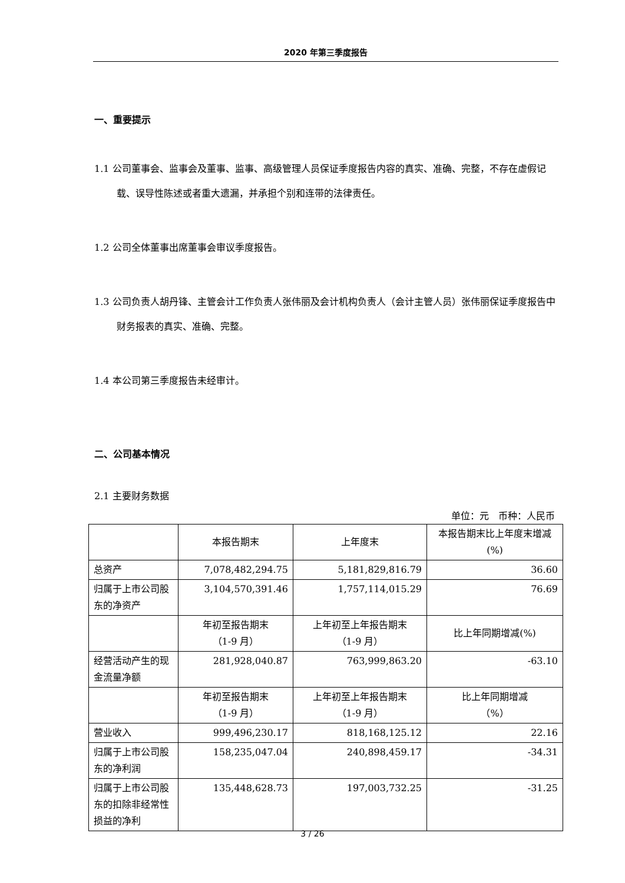2020 年第三季度报告
一、重要提示
1.1 公司董事会、监事会及董事、监事、高级管理人员保证季度报告内容的真实、准确、完整，不存在虚假记载、误导性陈述或者重大遗漏，并承担个别和连带的法律责任。
1.2 公司全体董事出席董事会审议季度报告。
1.3 公司负责人胡丹锋、主管会计工作负责人张伟丽及会计机构负责人（会计主管人员）张伟丽保证季度报告中财务报表的真实、准确、完整。
1.4 本公司第三季度报告未经审计。
二、公司基本情况
2.1 主要财务数据
单位：元　币种：人民币
| | 本报告期末 | 上年度末 | 本报告期末比上年度末增减(%) |
| 总资产 | 7,078,482,294.75 | 5,181,829,816.79 | 36.60 |
| 归属于上市公司股东的净资产 | 3,104,570,391.46 | 1,757,114,015.29 | 76.69 |
| | 年初至报告期末 （1-9 月） | 上年初至上年报告期末 （1-9 月） | 比上年同期增减(%) |
| 经营活动产生的现金流量净额 | 281,928,040.87 | 763,999,863.20 | -63.10 |
| | 年初至报告期末 （1-9 月） | 上年初至上年报告期末 （1-9 月） | 比上年同期增减 （%） |
| 营业收入 | 999,496,230.17 | 818,168,125.12 | 22.16 |
| 归属于上市公司股东的净利润 | 158,235,047.04 | 240,898,459.17 | -34.31 |
| 归属于上市公司股东的扣除非经常性损益的净利 | 135,448,628.73 | 197,003,732.25 | -31.25 |
3 / 26